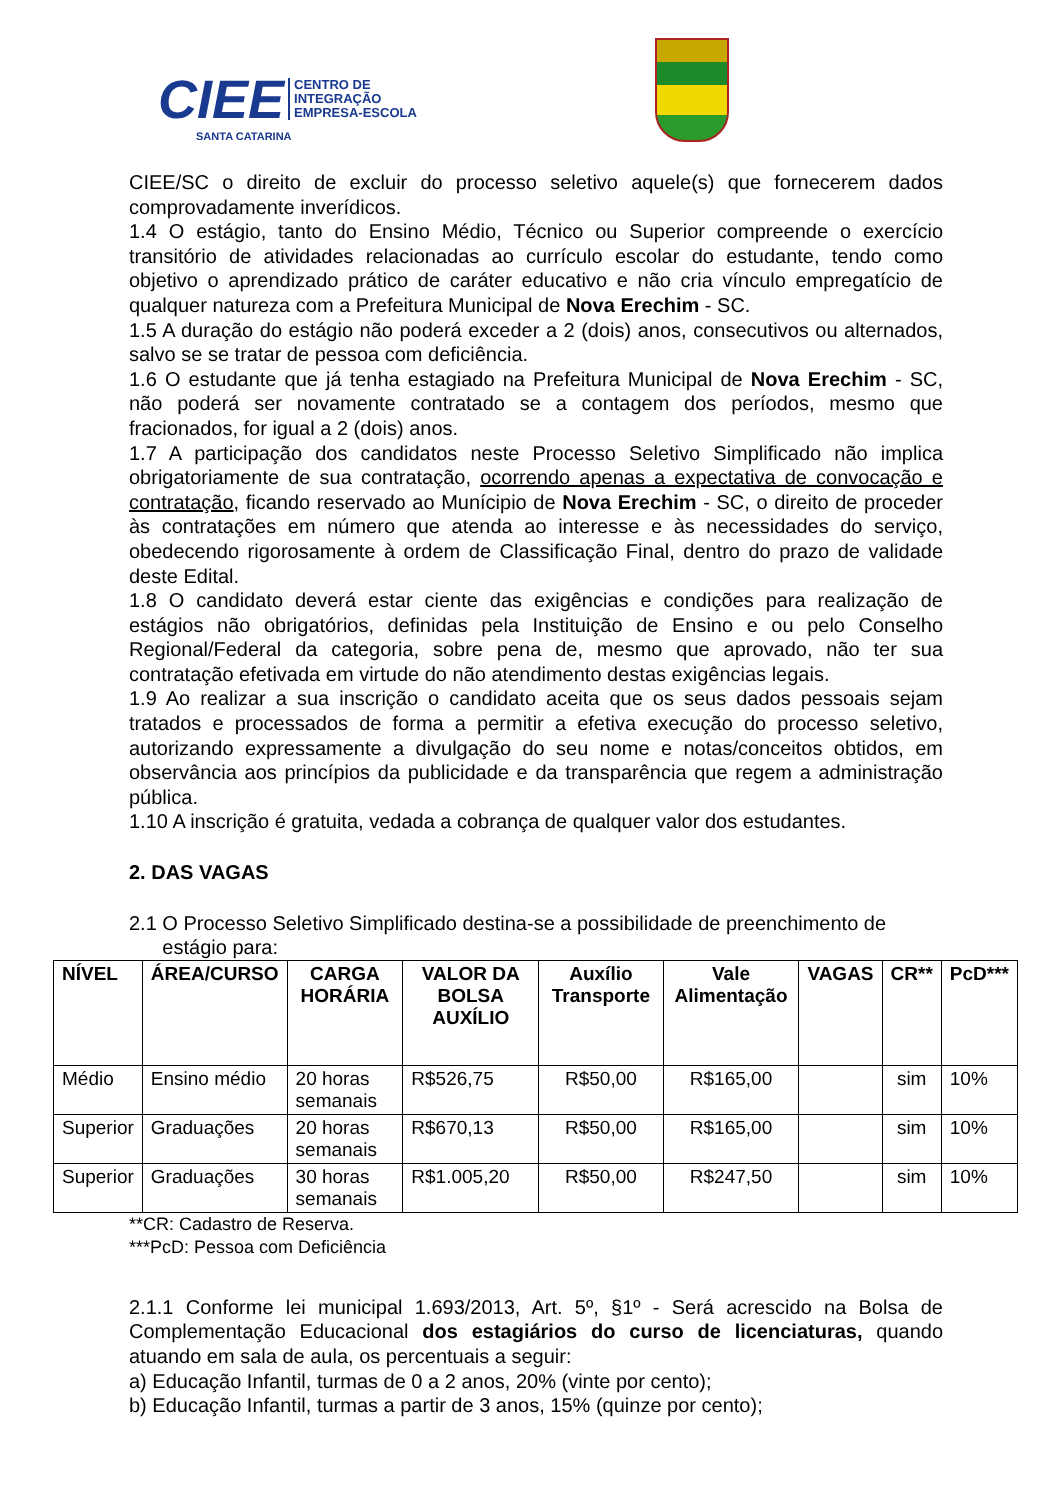CIEE CENTRO DE
INTEGRAÇÃO
EMPRESA-ESCOLA
SANTA CATARINA
CIEE/SC o direito de excluir do processo seletivo aquele(s) que fornecerem dados comprovadamente inverídicos.
1.4 O estágio, tanto do Ensino Médio, Técnico ou Superior compreende o exercício transitório de atividades relacionadas ao currículo escolar do estudante, tendo como objetivo o aprendizado prático de caráter educativo e não cria vínculo empregatício de qualquer natureza com a Prefeitura Municipal de Nova Erechim - SC.
1.5 A duração do estágio não poderá exceder a 2 (dois) anos, consecutivos ou alternados, salvo se se tratar de pessoa com deficiência.
1.6 O estudante que já tenha estagiado na Prefeitura Municipal de Nova Erechim - SC, não poderá ser novamente contratado se a contagem dos períodos, mesmo que fracionados, for igual a 2 (dois) anos.
1.7 A participação dos candidatos neste Processo Seletivo Simplificado não implica obrigatoriamente de sua contratação, ocorrendo apenas a expectativa de convocação e contratação, ficando reservado ao Munícipio de Nova Erechim - SC, o direito de proceder às contratações em número que atenda ao interesse e às necessidades do serviço, obedecendo rigorosamente à ordem de Classificação Final, dentro do prazo de validade deste Edital.
1.8 O candidato deverá estar ciente das exigências e condições para realização de estágios não obrigatórios, definidas pela Instituição de Ensino e ou pelo Conselho Regional/Federal da categoria, sobre pena de, mesmo que aprovado, não ter sua contratação efetivada em virtude do não atendimento destas exigências legais.
1.9 Ao realizar a sua inscrição o candidato aceita que os seus dados pessoais sejam tratados e processados de forma a permitir a efetiva execução do processo seletivo, autorizando expressamente a divulgação do seu nome e notas/conceitos obtidos, em observância aos princípios da publicidade e da transparência que regem a administração pública.
1.10 A inscrição é gratuita, vedada a cobrança de qualquer valor dos estudantes.
2. DAS VAGAS
2.1 O Processo Seletivo Simplificado destina-se a possibilidade de preenchimento de
estágio para:
| NÍVEL | ÁREA/CURSO | CARGA HORÁRIA | VALOR DA BOLSA AUXÍLIO | Auxílio Transporte | Vale Alimentação | VAGAS | CR** | PcD*** |
| --- | --- | --- | --- | --- | --- | --- | --- | --- |
| Médio | Ensino médio | 20 horas semanais | R$526,75 | R$50,00 | R$165,00 | | sim | 10% |
| Superior | Graduações | 20 horas semanais | R$670,13 | R$50,00 | R$165,00 | | sim | 10% |
| Superior | Graduações | 30 horas semanais | R$1.005,20 | R$50,00 | R$247,50 | | sim | 10% |
**CR: Cadastro de Reserva.
***PcD: Pessoa com Deficiência
2.1.1 Conforme lei municipal 1.693/2013, Art. 5º, §1º - Será acrescido na Bolsa de Complementação Educacional dos estagiários do curso de licenciaturas, quando atuando em sala de aula, os percentuais a seguir:
a) Educação Infantil, turmas de 0 a 2 anos, 20% (vinte por cento);
b) Educação Infantil, turmas a partir de 3 anos, 15% (quinze por cento);